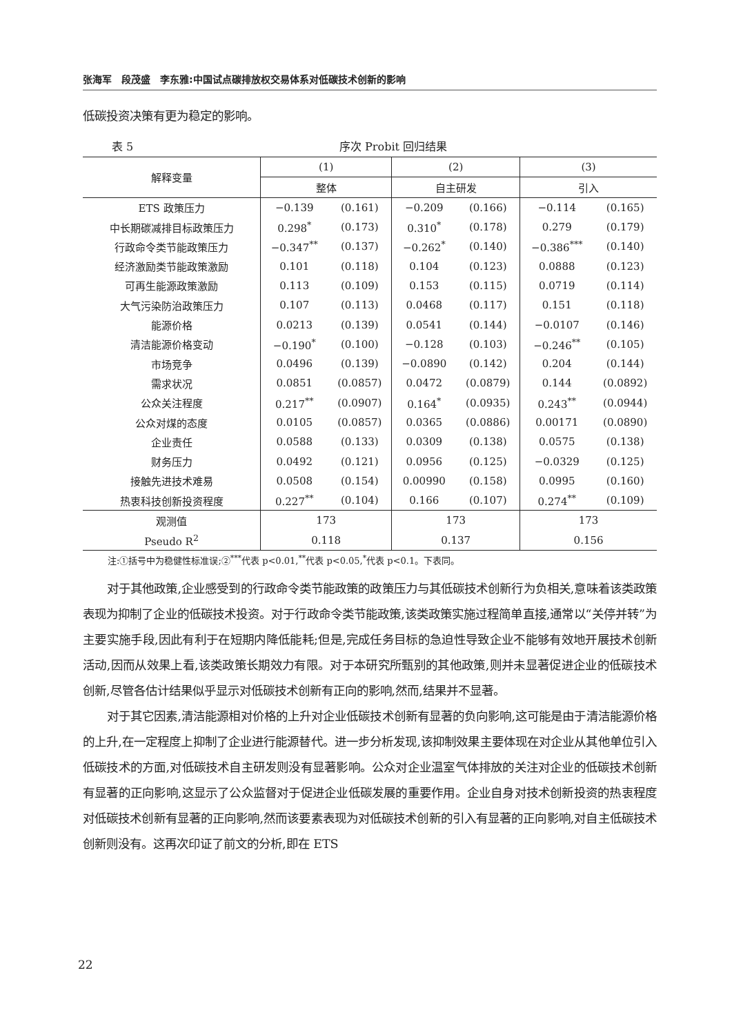张海军　段茂盛　李东雅:中国试点碳排放权交易体系对低碳技术创新的影响
低碳投资决策有更为稳定的影响。
表 5 序次 Probit 回归结果
| 解释变量 | (1) | | (2) | | (3) | |
| --- | --- | --- | --- | --- | --- | --- |
| | 整体 | | 自主研发 | | 引入 | |
| ETS 政策压力 | −0.139 | (0.161) | −0.209 | (0.166) | −0.114 | (0.165) |
| 中长期碳减排目标政策压力 | 0.298<sup>*</sup> | (0.173) | 0.310<sup>*</sup> | (0.178) | 0.279 | (0.179) |
| 行政命令类节能政策压力 | −0.347<sup>**</sup> | (0.137) | −0.262<sup>*</sup> | (0.140) | −0.386<sup>***</sup> | (0.140) |
| 经济激励类节能政策激励 | 0.101 | (0.118) | 0.104 | (0.123) | 0.0888 | (0.123) |
| 可再生能源政策激励 | 0.113 | (0.109) | 0.153 | (0.115) | 0.0719 | (0.114) |
| 大气污染防治政策压力 | 0.107 | (0.113) | 0.0468 | (0.117) | 0.151 | (0.118) |
| 能源价格 | 0.0213 | (0.139) | 0.0541 | (0.144) | −0.0107 | (0.146) |
| 清洁能源价格变动 | −0.190<sup>*</sup> | (0.100) | −0.128 | (0.103) | −0.246<sup>**</sup> | (0.105) |
| 市场竞争 | 0.0496 | (0.139) | −0.0890 | (0.142) | 0.204 | (0.144) |
| 需求状况 | 0.0851 | (0.0857) | 0.0472 | (0.0879) | 0.144 | (0.0892) |
| 公众关注程度 | 0.217<sup>**</sup> | (0.0907) | 0.164<sup>*</sup> | (0.0935) | 0.243<sup>**</sup> | (0.0944) |
| 公众对煤的态度 | 0.0105 | (0.0857) | 0.0365 | (0.0886) | 0.00171 | (0.0890) |
| 企业责任 | 0.0588 | (0.133) | 0.0309 | (0.138) | 0.0575 | (0.138) |
| 财务压力 | 0.0492 | (0.121) | 0.0956 | (0.125) | −0.0329 | (0.125) |
| 接触先进技术难易 | 0.0508 | (0.154) | 0.00990 | (0.158) | 0.0995 | (0.160) |
| 热衷科技创新投资程度 | 0.227<sup>**</sup> | (0.104) | 0.166 | (0.107) | 0.274<sup>**</sup> | (0.109) |
| 观测值 | 173 | | 173 | | 173 | |
| Pseudo R<sup>2</sup> | 0.118 | | 0.137 | | 0.156 | |
注:①括号中为稳健性标准误;②<sup>***</sup>代表 p<0.01,<sup>**</sup>代表 p<0.05,<sup>*</sup>代表 p<0.1。下表同。
对于其他政策,企业感受到的行政命令类节能政策的政策压力与其低碳技术创新行为负相关,意味着该类政策表现为抑制了企业的低碳技术投资。对于行政命令类节能政策,该类政策实施过程简单直接,通常以“关停并转”为主要实施手段,因此有利于在短期内降低能耗;但是,完成任务目标的急迫性导致企业不能够有效地开展技术创新活动,因而从效果上看,该类政策长期效力有限。对于本研究所甄别的其他政策,则并未显著促进企业的低碳技术创新,尽管各估计结果似乎显示对低碳技术创新有正向的影响,然而,结果并不显著。
对于其它因素,清洁能源相对价格的上升对企业低碳技术创新有显著的负向影响,这可能是由于清洁能源价格的上升,在一定程度上抑制了企业进行能源替代。进一步分析发现,该抑制效果主要体现在对企业从其他单位引入低碳技术的方面,对低碳技术自主研发则没有显著影响。公众对企业温室气体排放的关注对企业的低碳技术创新有显著的正向影响,这显示了公众监督对于促进企业低碳发展的重要作用。企业自身对技术创新投资的热衷程度对低碳技术创新有显著的正向影响,然而该要素表现为对低碳技术创新的引入有显著的正向影响,对自主低碳技术创新则没有。这再次印证了前文的分析,即在 ETS
22